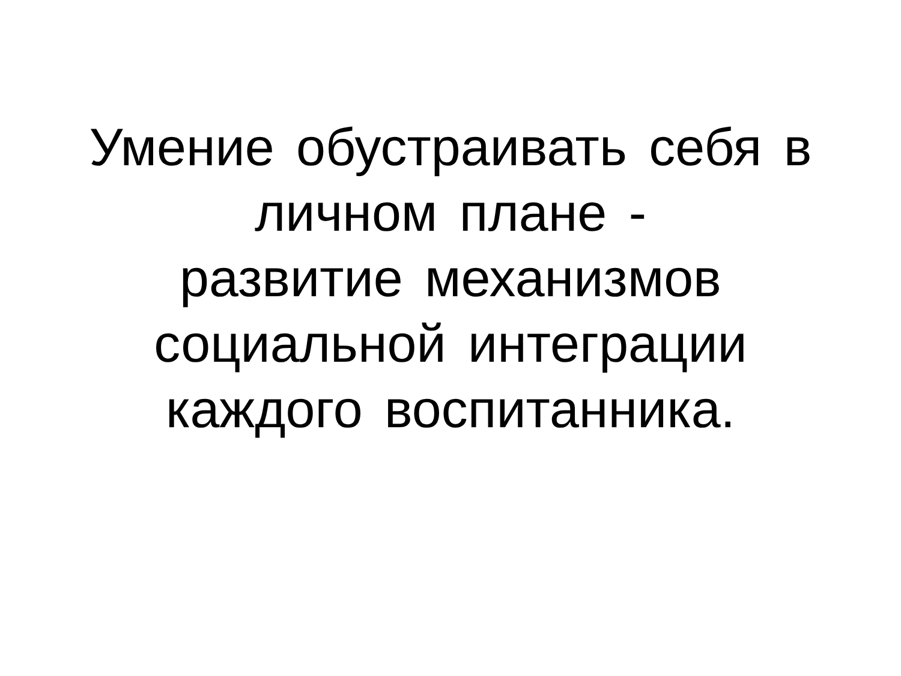Умение обустраивать себя в
личном плане -
развитие механизмов
социальной интеграции
каждого воспитанника.